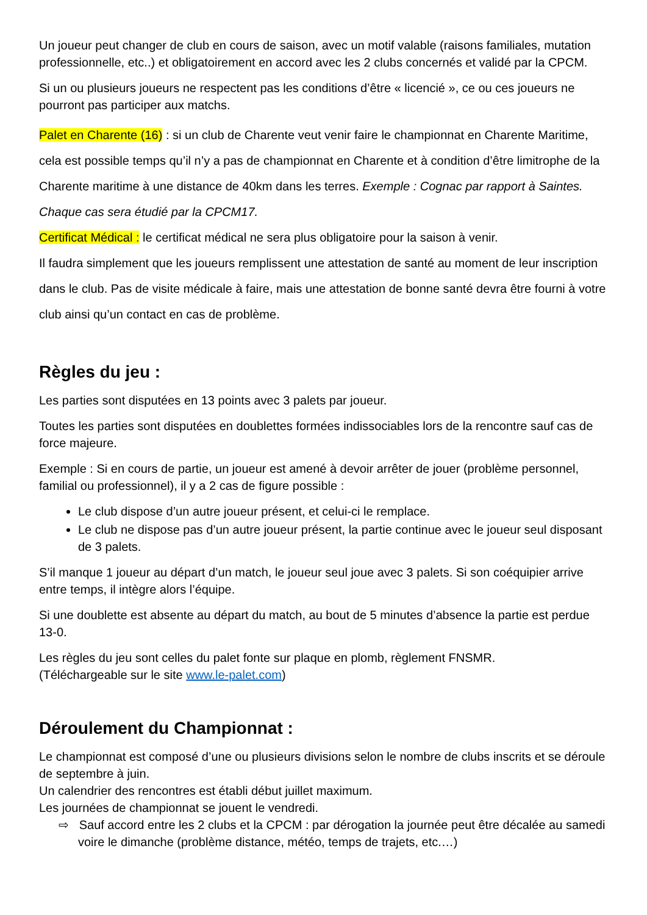Un joueur peut changer de club en cours de saison, avec un motif valable (raisons familiales, mutation professionnelle, etc..) et obligatoirement en accord avec les 2 clubs concernés et validé par la CPCM.
Si un ou plusieurs joueurs ne respectent pas les conditions d’être « licencié », ce ou ces joueurs ne pourront pas participer aux matchs.
Palet en Charente (16) : si un club de Charente veut venir faire le championnat en Charente Maritime, cela est possible temps qu’il n’y a pas de championnat en Charente et à condition d’être limitrophe de la Charente maritime à une distance de 40km dans les terres. Exemple : Cognac par rapport à Saintes. Chaque cas sera étudié par la CPCM17.
Certificat Médical : le certificat médical ne sera plus obligatoire pour la saison à venir.
Il faudra simplement que les joueurs remplissent une attestation de santé au moment de leur inscription dans le club. Pas de visite médicale à faire, mais une attestation de bonne santé devra être fourni à votre club ainsi qu’un contact en cas de problème.
Règles du jeu :
Les parties sont disputées en 13 points avec 3 palets par joueur.
Toutes les parties sont disputées en doublettes formées indissociables lors de la rencontre sauf cas de force majeure.
Exemple : Si en cours de partie, un joueur est amené à devoir arrêter de jouer (problème personnel, familial ou professionnel), il y a 2 cas de figure possible :
Le club dispose d’un autre joueur présent, et celui-ci le remplace.
Le club ne dispose pas d’un autre joueur présent, la partie continue avec le joueur seul disposant de 3 palets.
S’il manque 1 joueur au départ d’un match, le joueur seul joue avec 3 palets. Si son coéquipier arrive entre temps, il intègre alors l’équipe.
Si une doublette est absente au départ du match, au bout de 5 minutes d’absence la partie est perdue 13-0.
Les règles du jeu sont celles du palet fonte sur plaque en plomb, règlement FNSMR.
(Téléchargeable sur le site www.le-palet.com)
Déroulement du Championnat :
Le championnat est composé d’une ou plusieurs divisions selon le nombre de clubs inscrits et se déroule de septembre à juin.
Un calendrier des rencontres est établi début juillet maximum.
Les journées de championnat se jouent le vendredi.
⇨ Sauf accord entre les 2 clubs et la CPCM : par dérogation la journée peut être décalée au samedi voire le dimanche (problème distance, météo, temps de trajets, etc.…)